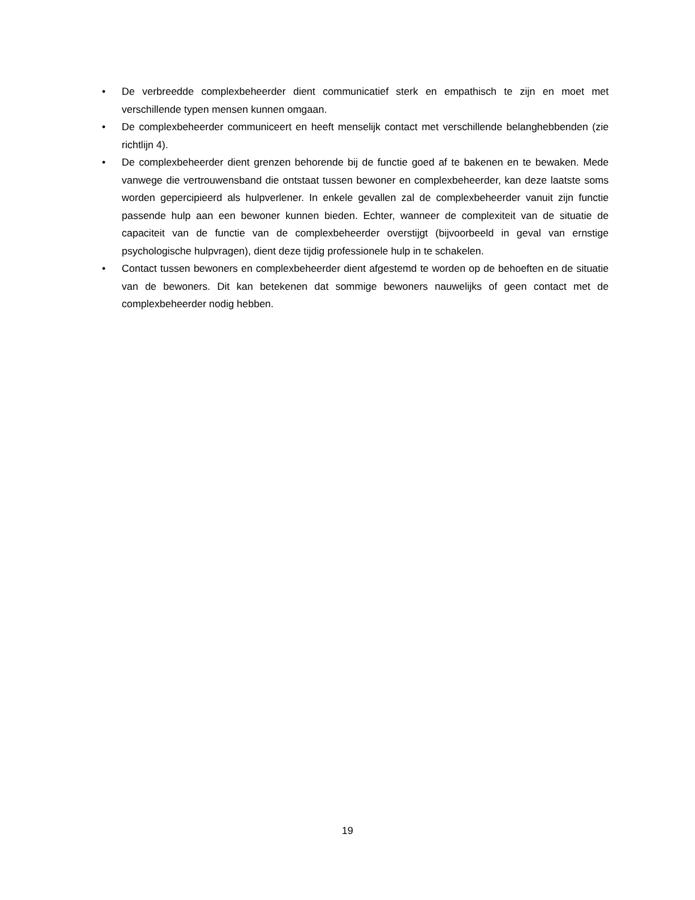• De verbreedde complexbeheerder dient communicatief sterk en empathisch te zijn en moet met verschillende typen mensen kunnen omgaan.
• De complexbeheerder communiceert en heeft menselijk contact met verschillende belanghebbenden (zie richtlijn 4).
• De complexbeheerder dient grenzen behorende bij de functie goed af te bakenen en te bewaken. Mede vanwege die vertrouwensband die ontstaat tussen bewoner en complexbeheerder, kan deze laatste soms worden gepercipieerd als hulpverlener. In enkele gevallen zal de complexbeheerder vanuit zijn functie passende hulp aan een bewoner kunnen bieden. Echter, wanneer de complexiteit van de situatie de capaciteit van de functie van de complexbeheerder overstijgt (bijvoorbeeld in geval van ernstige psychologische hulpvragen), dient deze tijdig professionele hulp in te schakelen.
• Contact tussen bewoners en complexbeheerder dient afgestemd te worden op de behoeften en de situatie van de bewoners. Dit kan betekenen dat sommige bewoners nauwelijks of geen contact met de complexbeheerder nodig hebben.
19